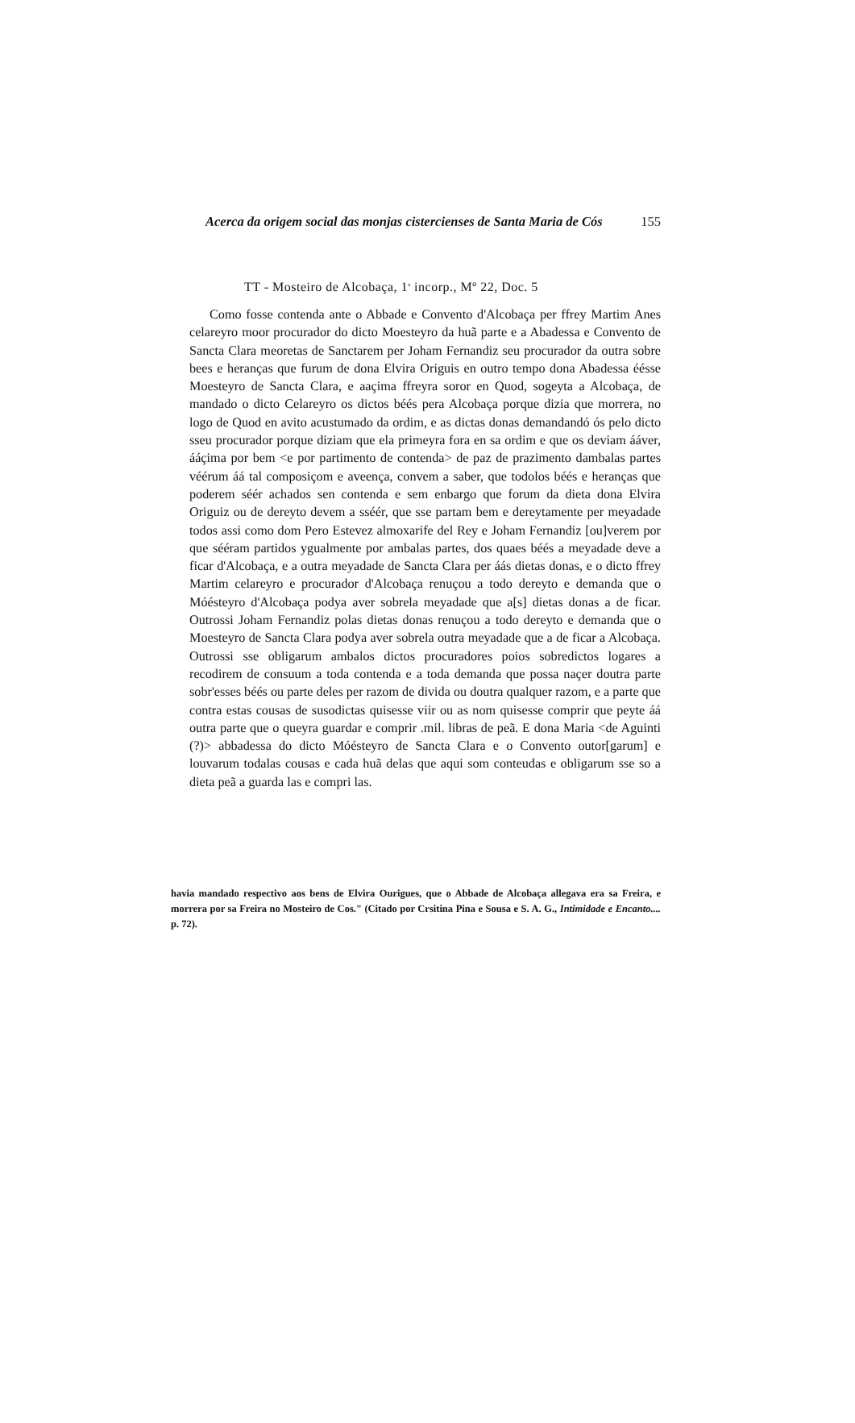Acerca da origem social das monjas cistercienses de Santa Maria de Cós 155
TT - Mosteiro de Alcobaça, 1<sup>a</sup> incorp., Mº 22, Doc. 5
Como fosse contenda ante o Abbade e Convento d'Alcobaça per ffrey Martim Anes celareyro moor procurador do dicto Moesteyro da huã parte e a Abadessa e Convento de Sancta Clara meoretas de Sanctarem per Joham Fernandiz seu procurador da outra sobre bees e heranças que furum de dona Elvira Origuis en outro tempo dona Abadessa éésse Moesteyro de Sancta Clara, e aaçima ffreyra soror en Quod, sogeyta a Alcobaça, de mandado o dicto Celareyro os dictos béés pera Alcobaça porque dizia que morrera, no logo de Quod en avito acustumado da ordim, e as dictas donas demandandó ós pelo dicto sseu procurador porque diziam que ela primeyra fora en sa ordim e que os deviam ááver, ááçima por bem <e por partimento de contenda> de paz de prazimento dambalas partes véérum áá tal composiçom e aveença, convem a saber, que todolos béés e heranças que poderem séér achados sen contenda e sem enbargo que forum da dieta dona Elvira Origuiz ou de dereyto devem a sséér, que sse partam bem e dereytamente per meyadade todos assi como dom Pero Estevez almoxarife del Rey e Joham Fernandiz [ou]verem por que sééram partidos ygualmente por ambalas partes, dos quaes béés a meyadade deve a ficar d'Alcobaça, e a outra meyadade de Sancta Clara per áás dietas donas, e o dicto ffrey Martim celareyro e procurador d'Alcobaça renuçou a todo dereyto e demanda que o Móésteyro d'Alcobaça podya aver sobrela meyadade que a[s] dietas donas a de ficar. Outrossi Joham Fernandiz polas dietas donas renuçou a todo dereyto e demanda que o Moesteyro de Sancta Clara podya aver sobrela outra meyadade que a de ficar a Alcobaça. Outrossi sse obligarum ambalos dictos procuradores poios sobredictos logares a recodirem de consuum a toda contenda e a toda demanda que possa naçer doutra parte sobr'esses béés ou parte deles per razom de divida ou doutra qualquer razom, e a parte que contra estas cousas de susodictas quisesse viir ou as nom quisesse comprir que peyte áá outra parte que o queyra guardar e comprir .mil. libras de peã. E dona Maria <de Aguinti (?)> abbadessa do dicto Móésteyro de Sancta Clara e o Convento outor[garum] e louvarum todalas cousas e cada huã delas que aqui som conteudas e obligarum sse so a dieta peã a guarda las e compri las.
havia mandado respectivo aos bens de Elvira Ourigues, que o Abbade de Alcobaça allegava era sa Freira, e morrera por sa Freira no Mosteiro de Cos." (Citado por Crsitina Pina e Sousa e S. A. G., Intimidade e Encanto.... p. 72).